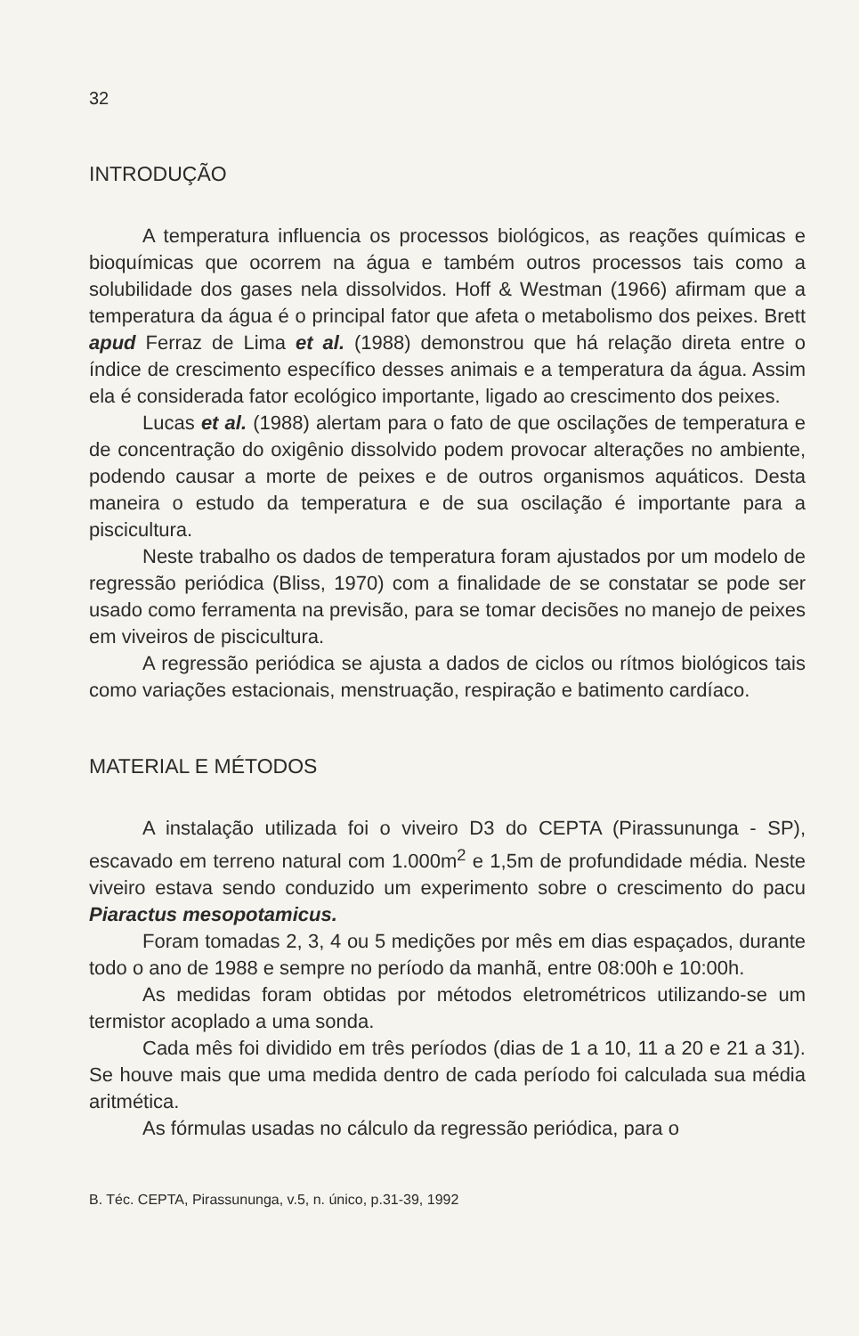32
INTRODUÇÃO
A temperatura influencia os processos biológicos, as reações químicas e bioquímicas que ocorrem na água e também outros processos tais como a solubilidade dos gases nela dissolvidos. Hoff & Westman (1966) afirmam que a temperatura da água é o principal fator que afeta o metabolismo dos peixes. Brett apud Ferraz de Lima et al. (1988) demonstrou que há relação direta entre o índice de crescimento específico desses animais e a temperatura da água. Assim ela é considerada fator ecológico importante, ligado ao crescimento dos peixes.
Lucas et al. (1988) alertam para o fato de que oscilações de temperatura e de concentração do oxigênio dissolvido podem provocar alterações no ambiente, podendo causar a morte de peixes e de outros organismos aquáticos. Desta maneira o estudo da temperatura e de sua oscilação é importante para a piscicultura.
Neste trabalho os dados de temperatura foram ajustados por um modelo de regressão periódica (Bliss, 1970) com a finalidade de se constatar se pode ser usado como ferramenta na previsão, para se tomar decisões no manejo de peixes em viveiros de piscicultura.
A regressão periódica se ajusta a dados de ciclos ou rítmos biológicos tais como variações estacionais, menstruação, respiração e batimento cardíaco.
MATERIAL E MÉTODOS
A instalação utilizada foi o viveiro D3 do CEPTA (Pirassununga - SP), escavado em terreno natural com 1.000m<sup>2</sup> e 1,5m de profundidade média. Neste viveiro estava sendo conduzido um experimento sobre o crescimento do pacu Piaractus mesopotamicus.
Foram tomadas 2, 3, 4 ou 5 medições por mês em dias espaçados, durante todo o ano de 1988 e sempre no período da manhã, entre 08:00h e 10:00h.
As medidas foram obtidas por métodos eletrométricos utilizando-se um termistor acoplado a uma sonda.
Cada mês foi dividido em três períodos (dias de 1 a 10, 11 a 20 e 21 a 31). Se houve mais que uma medida dentro de cada período foi calculada sua média aritmética.
As fórmulas usadas no cálculo da regressão periódica, para o
B. Téc. CEPTA, Pirassununga, v.5, n. único, p.31-39, 1992